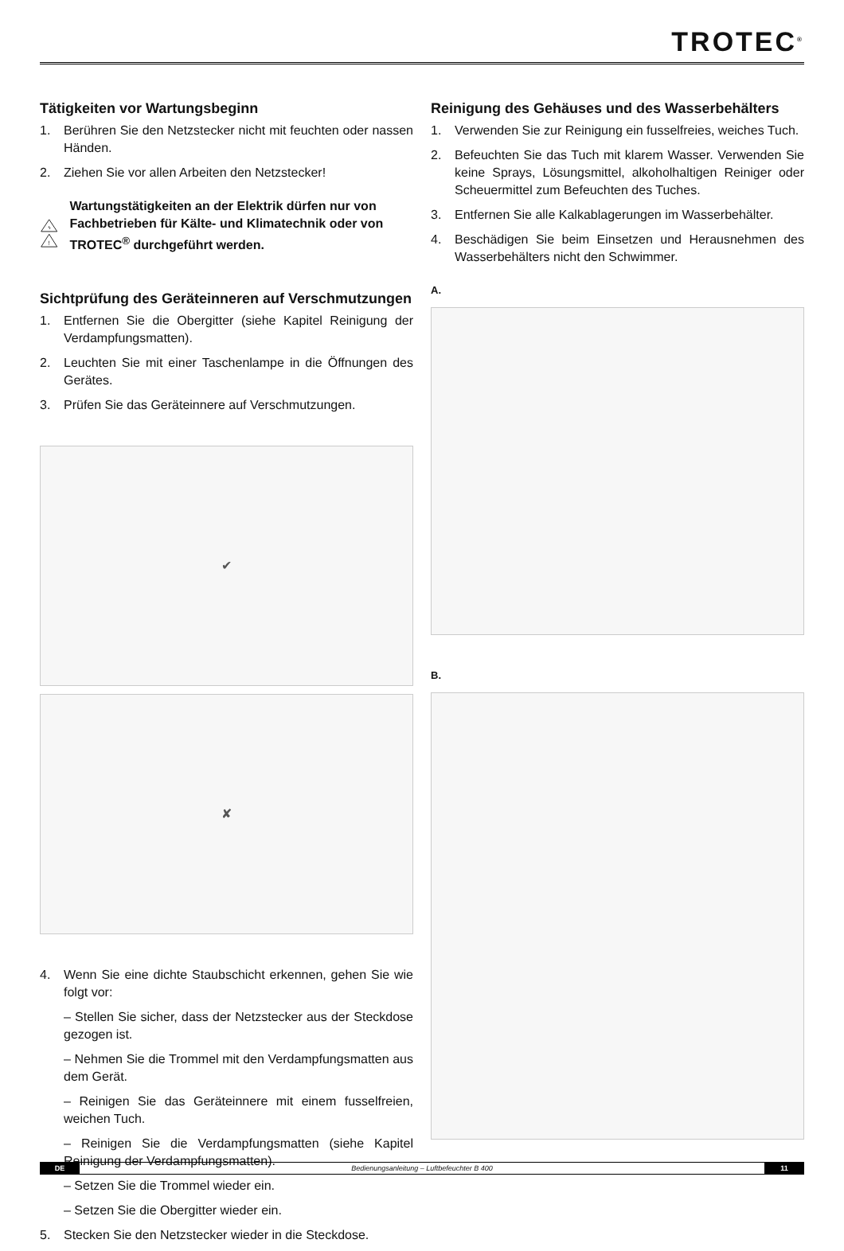TROTEC<sup>®</sup>
Tätigkeiten vor Wartungsbeginn
1. Berühren Sie den Netzstecker nicht mit feuchten oder nassen Händen.
2. Ziehen Sie vor allen Arbeiten den Netzstecker!
ϟ
!
Wartungstätigkeiten an der Elektrik dürfen nur von Fachbetrieben für Kälte- und Klimatechnik oder von TROTEC<sup>®</sup> durchgeführt werden.
Sichtprüfung des Geräteinneren auf Verschmutzungen
1. Entfernen Sie die Obergitter (siehe Kapitel Reinigung der Verdampfungsmatten).
2. Leuchten Sie mit einer Taschenlampe in die Öffnungen des Gerätes.
3. Prüfen Sie das Geräteinnere auf Verschmutzungen.
✔
✘
4. Wenn Sie eine dichte Staubschicht erkennen, gehen Sie wie folgt vor:
– Stellen Sie sicher, dass der Netzstecker aus der Steckdose gezogen ist.
– Nehmen Sie die Trommel mit den Verdampfungsmatten aus dem Gerät.
– Reinigen Sie das Geräteinnere mit einem fusselfreien, weichen Tuch.
– Reinigen Sie die Verdampfungsmatten (siehe Kapitel Reinigung der Verdampfungsmatten).
– Setzen Sie die Trommel wieder ein.
– Setzen Sie die Obergitter wieder ein.
5. Stecken Sie den Netzstecker wieder in die Steckdose.
Reinigung des Gehäuses und des Wasserbehälters
1. Verwenden Sie zur Reinigung ein fusselfreies, weiches Tuch.
2. Befeuchten Sie das Tuch mit klarem Wasser. Verwenden Sie keine Sprays, Lösungsmittel, alkoholhaltigen Reiniger oder Scheuermittel zum Befeuchten des Tuches.
3. Entfernen Sie alle Kalkablagerungen im Wasserbehälter.
4. Beschädigen Sie beim Einsetzen und Herausnehmen des Wasserbehälters nicht den Schwimmer.
A.
B.
DE Bedienungsanleitung – Luftbefeuchter B 400 11